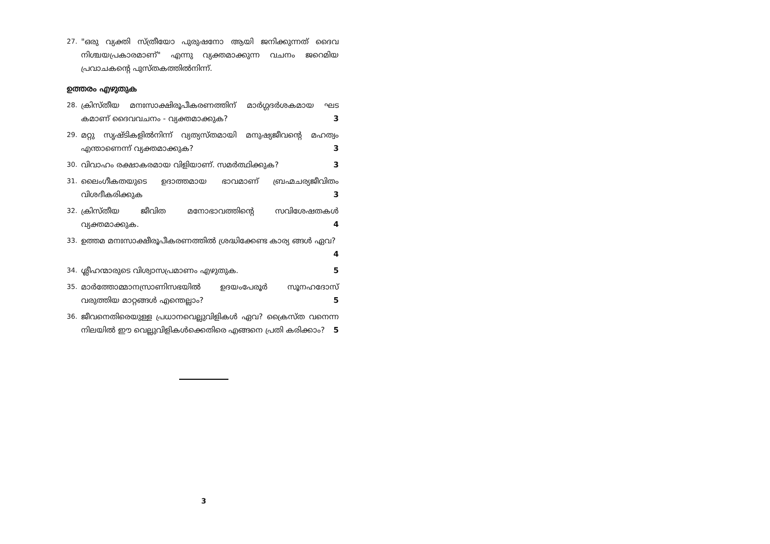27. "ഒരു വ്യക്തി സ്ത്രീയോ പുരുഷനോ ആയി ജനിക്കുന്നത് ദൈവ നിശ്ചയപ്രകാരമാണ്" എന്നു വ്യക്തമാക്കുന്ന വചനം ജറെമിയ പ്രവാചകന്റെ പുസ്തകത്തിൽനിന്ന്.
ഉത്തരം എഴുതുക
28. ക്രിസ്തീയ മനഃസാക്ഷിരൂപീകരണത്തിന് മാർഗ്ഗദർശകമായ ഘട കമാണ് ദൈവവചനം - വ്യക്തമാക്കുക? 3
29. മറ്റു സൃഷ്ടികളിൽനിന്ന് വ്യത്യസ്തമായി മനുഷ്യജീവന്റെ മഹത്വം എന്താണെന്ന് വ്യക്തമാക്കുക? 3
30. വിവാഹം രക്ഷാകരമായ വിളിയാണ്. സമർത്ഥിക്കുക? 3
31. ലൈംഗീകതയുടെ ഉദാത്തമായ ഭാവമാണ് ബ്രഹ്മചര്യജീവിതം വിശദീകരിക്കുക 3
32. ക്രിസ്തീയ ജീവിത മനോഭാവത്തിന്റെ സവിശേഷതകൾ വ്യക്തമാക്കുക. 4
33. ഉത്തമ മനഃസാക്ഷീരൂപീകരണത്തിൽ ശ്രദ്ധിക്കേണ്ട കാര്യ ങ്ങൾ ഏവ? 4
34. ശ്ലീഹന്മാരുടെ വിശ്വാസപ്രമാണം എഴുതുക. 5
35. മാർത്തോമ്മാനസ്രാണിസഭയിൽ ഉദയംപേരൂർ സൂനഹദോസ് വരുത്തിയ മാറ്റങ്ങൾ എന്തെല്ലാം? 5
36. ജീവനെതിരെയുള്ള പ്രധാനവെല്ലുവിളികൾ ഏവ? ക്രൈസ്ത വനെന്ന നിലയിൽ ഈ വെല്ലുവിളികൾക്കെതിരെ എങ്ങനെ പ്രതി കരിക്കാം? 5
3